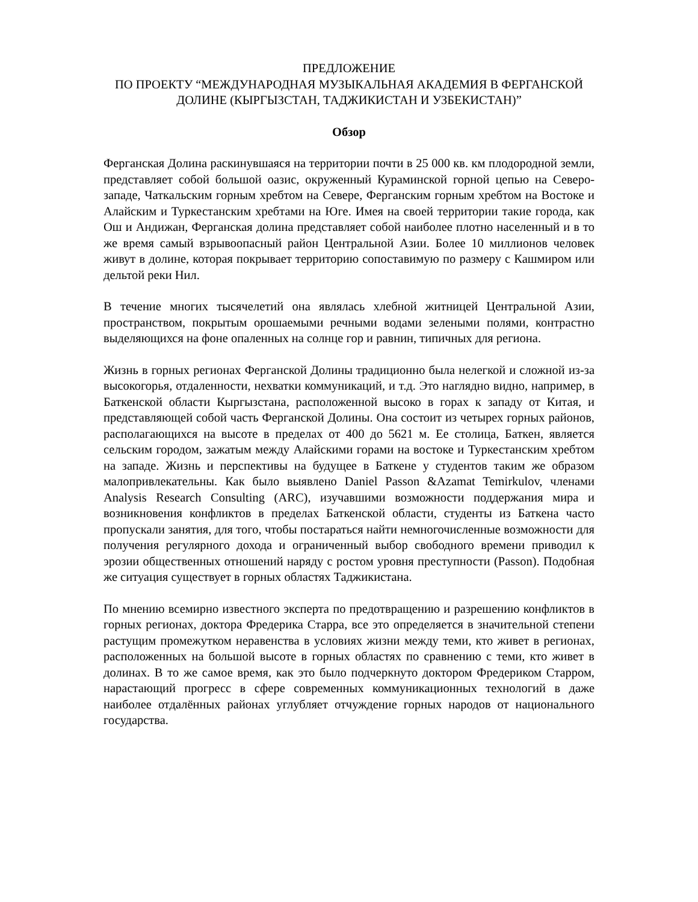ПРЕДЛОЖЕНИЕ
ПО ПРОЕКТУ “МЕЖДУНАРОДНАЯ МУЗЫКАЛЬНАЯ АКАДЕМИЯ В ФЕРГАНСКОЙ ДОЛИНЕ (КЫРГЫЗСТАН, ТАДЖИКИСТАН И УЗБЕКИСТАН)”
Обзор
Ферганская Долина раскинувшаяся на территории почти в 25 000 кв. км плодородной земли, представляет собой большой оазис, окруженный Кураминской горной цепью на Северо-западе, Чаткальским горным хребтом на Севере, Ферганским горным хребтом на Востоке и Алайским и Туркестанским хребтами на Юге. Имея на своей территории такие города, как Ош и Андижан, Ферганская долина представляет собой наиболее плотно населенный и в то же время самый взрывоопасный район Центральной Азии. Более 10 миллионов человек живут в долине, которая покрывает территорию сопоставимую по размеру с Кашмиром или дельтой реки Нил.
В течение многих тысячелетий она являлась хлебной житницей Центральной Азии, пространством, покрытым орошаемыми речными водами зелеными полями, контрастно выделяющихся на фоне опаленных на солнце гор и равнин, типичных для региона.
Жизнь в горных регионах Ферганской Долины традиционно была нелегкой и сложной из-за высокогорья, отдаленности, нехватки коммуникаций, и т.д. Это наглядно видно, например, в Баткенской области Кыргызстана, расположенной высоко в горах к западу от Китая, и представляющей собой часть Ферганской Долины. Она состоит из четырех горных районов, располагающихся на высоте в пределах от 400 до 5621 м. Ее столица, Баткен, является сельским городом, зажатым между Алайскими горами на востоке и Туркестанским хребтом на западе. Жизнь и перспективы на будущее в Баткене у студентов таким же образом малопривлекательны. Как было выявлено Daniel Passon &Azamat Temirkulov, членами Analysis Research Consulting (ARC), изучавшими возможности поддержания мира и возникновения конфликтов в пределах Баткенской области, студенты из Баткена часто пропускали занятия, для того, чтобы постараться найти немногочисленные возможности для получения регулярного дохода и ограниченный выбор свободного времени приводил к эрозии общественных отношений наряду с ростом уровня преступности (Passon). Подобная же ситуация существует в горных областях Таджикистана.
По мнению всемирно известного эксперта по предотвращению и разрешению конфликтов в горных регионах, доктора Фредерика Старра, все это определяется в значительной степени растущим промежутком неравенства в условиях жизни между теми, кто живет в регионах, расположенных на большой высоте в горных областях по сравнению с теми, кто живет в долинах. В то же самое время, как это было подчеркнуто доктором Фредериком Старром, нарастающий прогресс в сфере современных коммуникационных технологий в даже наиболее отдалённых районах углубляет отчуждение горных народов от национального государства.